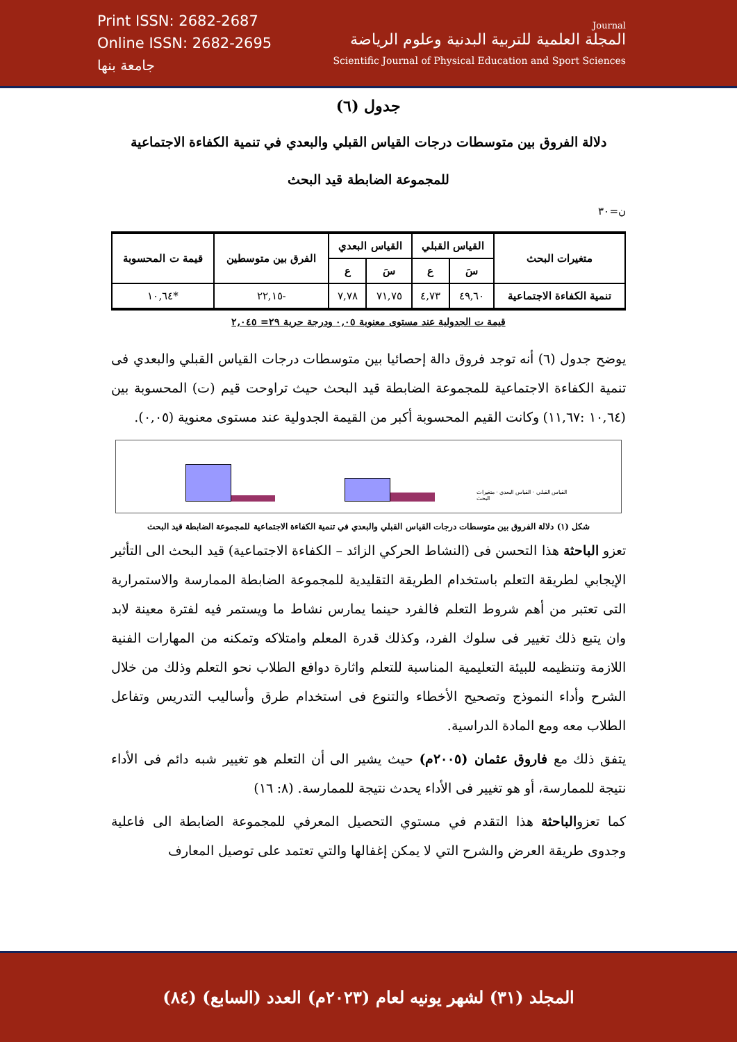Print ISSN: 2682-2687
Online ISSN: 2682-2695
جامعة بنها
Journal
المجلة العلمية للتربية البدنية وعلوم الرياضة
Scientific Journal of Physical Education and Sport Sciences
جدول (٦)
دلالة الفروق بين متوسطات درجات القياس القبلي والبعدي في تنمية الكفاءة الاجتماعية
للمجموعة الضابطة قيد البحث
ن=٣٠
| متغيرات البحث | القياس القبلي | | القياس البعدي | | الفرق بين متوسطين | قيمة ت المحسوبة |
| --- | --- | --- | --- | --- | --- | --- |
| | سَ | ع | سَ | ع | | |
| تنمية الكفاءة الاجتماعية | ٤٩,٦٠ | ٤,٧٣ | ٧١,٧٥ | ٧,٧٨ | -٢٢,١٥ | *١٠,٦٤ |
قيمة ت الجدولية عند مستوى معنوية ٠,٠٥ ودرجة حرية ٢٩= ٢,٠٤٥
يوضح جدول (٦) أنه توجد فروق دالة إحصائيا بين متوسطات درجات القياس القبلي والبعدي فى تنمية الكفاءة الاجتماعية للمجموعة الضابطة قيد البحث حيث تراوحت قيم (ت) المحسوبة بين (١٠,٦٤ :١١,٦٧) وكانت القيم المحسوبة أكبر من القيمة الجدولية عند مستوى معنوية (٠,٠٥).
القياس القبلي · القياس البعدي · متغيرات البحث
شكل (١) دلالة الفروق بين متوسطات درجات القياس القبلي والبعدي في تنمية الكفاءة الاجتماعية للمجموعة الضابطة قيد البحث
تعزو الباحثة هذا التحسن فى (النشاط الحركي الزائد – الكفاءة الاجتماعية) قيد البحث الى التأثير الإيجابي لطريقة التعلم باستخدام الطريقة التقليدية للمجموعة الضابطة الممارسة والاستمرارية التى تعتبر من أهم شروط التعلم فالفرد حينما يمارس نشاط ما ويستمر فيه لفترة معينة لابد وان يتبع ذلك تغيير فى سلوك الفرد، وكذلك قدرة المعلم وامتلاكه وتمكنه من المهارات الفنية اللازمة وتنظيمه للبيئة التعليمية المناسبة للتعلم واثارة دوافع الطلاب نحو التعلم وذلك من خلال الشرح وأداء النموذج وتصحيح الأخطاء والتنوع فى استخدام طرق وأساليب التدريس وتفاعل الطلاب معه ومع المادة الدراسية.
يتفق ذلك مع فاروق عثمان (٢٠٠٥م) حيث يشير الى أن التعلم هو تغيير شبه دائم فى الأداء نتيجة للممارسة، أو هو تغيير فى الأداء يحدث نتيجة للممارسة. (٨: ١٦)
كما تعزوالباحثة هذا التقدم في مستوي التحصيل المعرفي للمجموعة الضابطة الى فاعلية وجدوى طريقة العرض والشرح التي لا يمكن إغفالها والتي تعتمد على توصيل المعارف
المجلد (٣١) لشهر يونيه لعام (٢٠٢٣م) العدد (السابع) (٨٤)